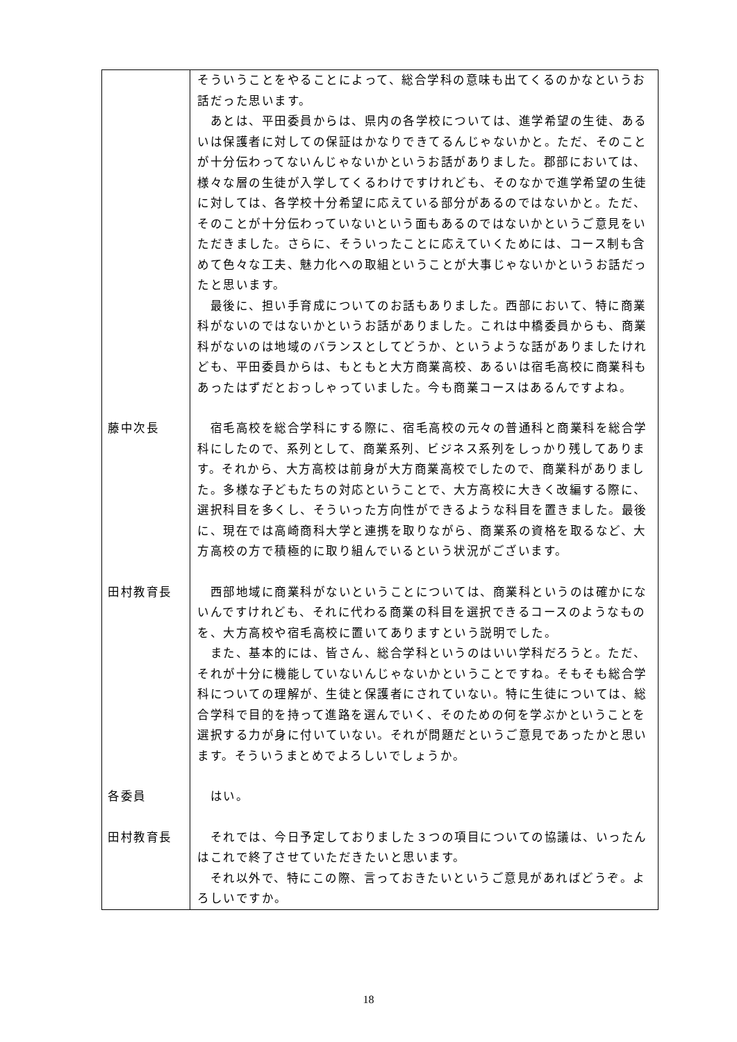| | そういうことをやることによって、総合学科の意味も出てくるのかなというお話だった思います。 あとは、平田委員からは、県内の各学校については、進学希望の生徒、あるいは保護者に対しての保証はかなりできてるんじゃないかと。ただ、そのことが十分伝わってないんじゃないかというお話がありました。郡部においては、様々な層の生徒が入学してくるわけですけれども、そのなかで進学希望の生徒に対しては、各学校十分希望に応えている部分があるのではないかと。ただ、そのことが十分伝わっていないという面もあるのではないかというご意見をいただきました。さらに、そういったことに応えていくためには、コース制も含めて色々な工夫、魅力化への取組ということが大事じゃないかというお話だったと思います。 最後に、担い手育成についてのお話もありました。西部において、特に商業科がないのではないかというお話がありました。これは中橋委員からも、商業科がないのは地域のバランスとしてどうか、というような話がありましたけれども、平田委員からは、もともと大方商業高校、あるいは宿毛高校に商業科もあったはずだとおっしゃっていました。今も商業コースはあるんですよね。 |
| 藤中次長 | 宿毛高校を総合学科にする際に、宿毛高校の元々の普通科と商業科を総合学科にしたので、系列として、商業系列、ビジネス系列をしっかり残してあります。それから、大方高校は前身が大方商業高校でしたので、商業科がありました。多様な子どもたちの対応ということで、大方高校に大きく改編する際に、選択科目を多くし、そういった方向性ができるような科目を置きました。最後に、現在では高崎商科大学と連携を取りながら、商業系の資格を取るなど、大方高校の方で積極的に取り組んでいるという状況がございます。 |
| 田村教育長 | 西部地域に商業科がないということについては、商業科というのは確かにないんですけれども、それに代わる商業の科目を選択できるコースのようなものを、大方高校や宿毛高校に置いてありますという説明でした。 また、基本的には、皆さん、総合学科というのはいい学科だろうと。ただ、それが十分に機能していないんじゃないかということですね。そもそも総合学科についての理解が、生徒と保護者にされていない。特に生徒については、総合学科で目的を持って進路を選んでいく、そのための何を学ぶかということを選択する力が身に付いていない。それが問題だというご意見であったかと思います。そういうまとめでよろしいでしょうか。 |
| 各委員 | はい。 |
| 田村教育長 | それでは、今日予定しておりました３つの項目についての協議は、いったんはこれで終了させていただきたいと思います。 それ以外で、特にこの際、言っておきたいというご意見があればどうぞ。よろしいですか。 |
18